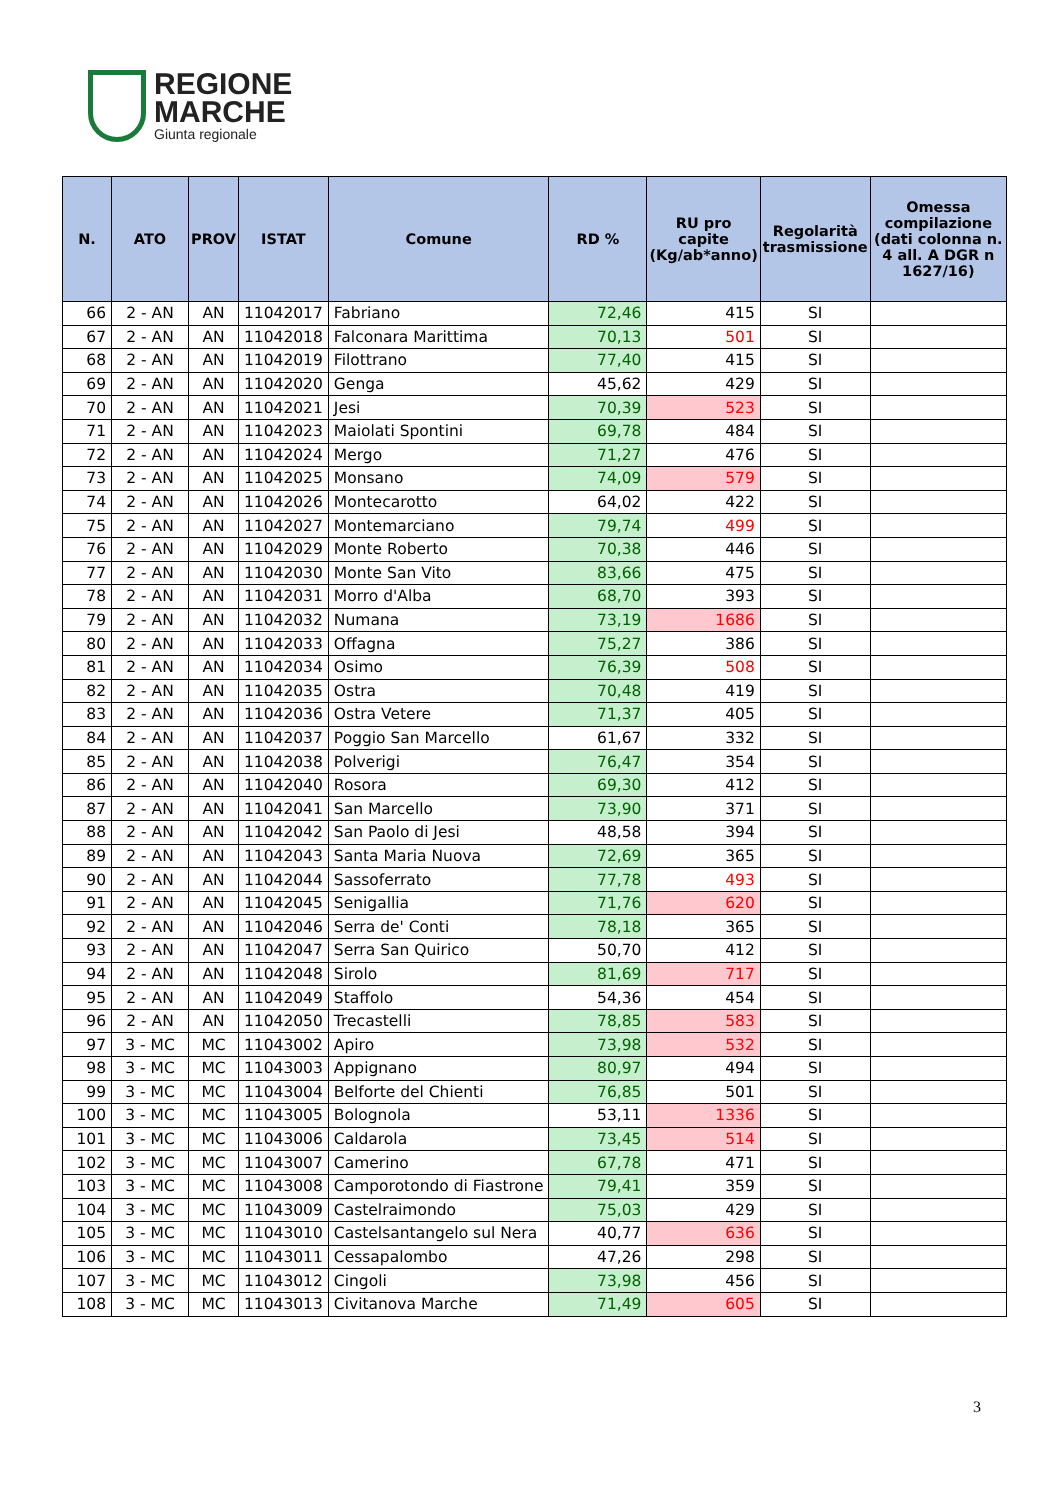REGIONE
MARCHE
Giunta regionale
| N. | ATO | PROV | ISTAT | Comune | RD % | RU pro capite (Kg/ab*anno) | Regolarità trasmissione | Omessa compilazione (dati colonna n. 4 all. A DGR n 1627/16) |
| --- | --- | --- | --- | --- | --- | --- | --- | --- |
| 66 | 2 - AN | AN | 11042017 | Fabriano | 72,46 | 415 | SI | |
| 67 | 2 - AN | AN | 11042018 | Falconara Marittima | 70,13 | 501 | SI | |
| 68 | 2 - AN | AN | 11042019 | Filottrano | 77,40 | 415 | SI | |
| 69 | 2 - AN | AN | 11042020 | Genga | 45,62 | 429 | SI | |
| 70 | 2 - AN | AN | 11042021 | Jesi | 70,39 | 523 | SI | |
| 71 | 2 - AN | AN | 11042023 | Maiolati Spontini | 69,78 | 484 | SI | |
| 72 | 2 - AN | AN | 11042024 | Mergo | 71,27 | 476 | SI | |
| 73 | 2 - AN | AN | 11042025 | Monsano | 74,09 | 579 | SI | |
| 74 | 2 - AN | AN | 11042026 | Montecarotto | 64,02 | 422 | SI | |
| 75 | 2 - AN | AN | 11042027 | Montemarciano | 79,74 | 499 | SI | |
| 76 | 2 - AN | AN | 11042029 | Monte Roberto | 70,38 | 446 | SI | |
| 77 | 2 - AN | AN | 11042030 | Monte San Vito | 83,66 | 475 | SI | |
| 78 | 2 - AN | AN | 11042031 | Morro d'Alba | 68,70 | 393 | SI | |
| 79 | 2 - AN | AN | 11042032 | Numana | 73,19 | 1686 | SI | |
| 80 | 2 - AN | AN | 11042033 | Offagna | 75,27 | 386 | SI | |
| 81 | 2 - AN | AN | 11042034 | Osimo | 76,39 | 508 | SI | |
| 82 | 2 - AN | AN | 11042035 | Ostra | 70,48 | 419 | SI | |
| 83 | 2 - AN | AN | 11042036 | Ostra Vetere | 71,37 | 405 | SI | |
| 84 | 2 - AN | AN | 11042037 | Poggio San Marcello | 61,67 | 332 | SI | |
| 85 | 2 - AN | AN | 11042038 | Polverigi | 76,47 | 354 | SI | |
| 86 | 2 - AN | AN | 11042040 | Rosora | 69,30 | 412 | SI | |
| 87 | 2 - AN | AN | 11042041 | San Marcello | 73,90 | 371 | SI | |
| 88 | 2 - AN | AN | 11042042 | San Paolo di Jesi | 48,58 | 394 | SI | |
| 89 | 2 - AN | AN | 11042043 | Santa Maria Nuova | 72,69 | 365 | SI | |
| 90 | 2 - AN | AN | 11042044 | Sassoferrato | 77,78 | 493 | SI | |
| 91 | 2 - AN | AN | 11042045 | Senigallia | 71,76 | 620 | SI | |
| 92 | 2 - AN | AN | 11042046 | Serra de' Conti | 78,18 | 365 | SI | |
| 93 | 2 - AN | AN | 11042047 | Serra San Quirico | 50,70 | 412 | SI | |
| 94 | 2 - AN | AN | 11042048 | Sirolo | 81,69 | 717 | SI | |
| 95 | 2 - AN | AN | 11042049 | Staffolo | 54,36 | 454 | SI | |
| 96 | 2 - AN | AN | 11042050 | Trecastelli | 78,85 | 583 | SI | |
| 97 | 3 - MC | MC | 11043002 | Apiro | 73,98 | 532 | SI | |
| 98 | 3 - MC | MC | 11043003 | Appignano | 80,97 | 494 | SI | |
| 99 | 3 - MC | MC | 11043004 | Belforte del Chienti | 76,85 | 501 | SI | |
| 100 | 3 - MC | MC | 11043005 | Bolognola | 53,11 | 1336 | SI | |
| 101 | 3 - MC | MC | 11043006 | Caldarola | 73,45 | 514 | SI | |
| 102 | 3 - MC | MC | 11043007 | Camerino | 67,78 | 471 | SI | |
| 103 | 3 - MC | MC | 11043008 | Camporotondo di Fiastrone | 79,41 | 359 | SI | |
| 104 | 3 - MC | MC | 11043009 | Castelraimondo | 75,03 | 429 | SI | |
| 105 | 3 - MC | MC | 11043010 | Castelsantangelo sul Nera | 40,77 | 636 | SI | |
| 106 | 3 - MC | MC | 11043011 | Cessapalombo | 47,26 | 298 | SI | |
| 107 | 3 - MC | MC | 11043012 | Cingoli | 73,98 | 456 | SI | |
| 108 | 3 - MC | MC | 11043013 | Civitanova Marche | 71,49 | 605 | SI | |
3